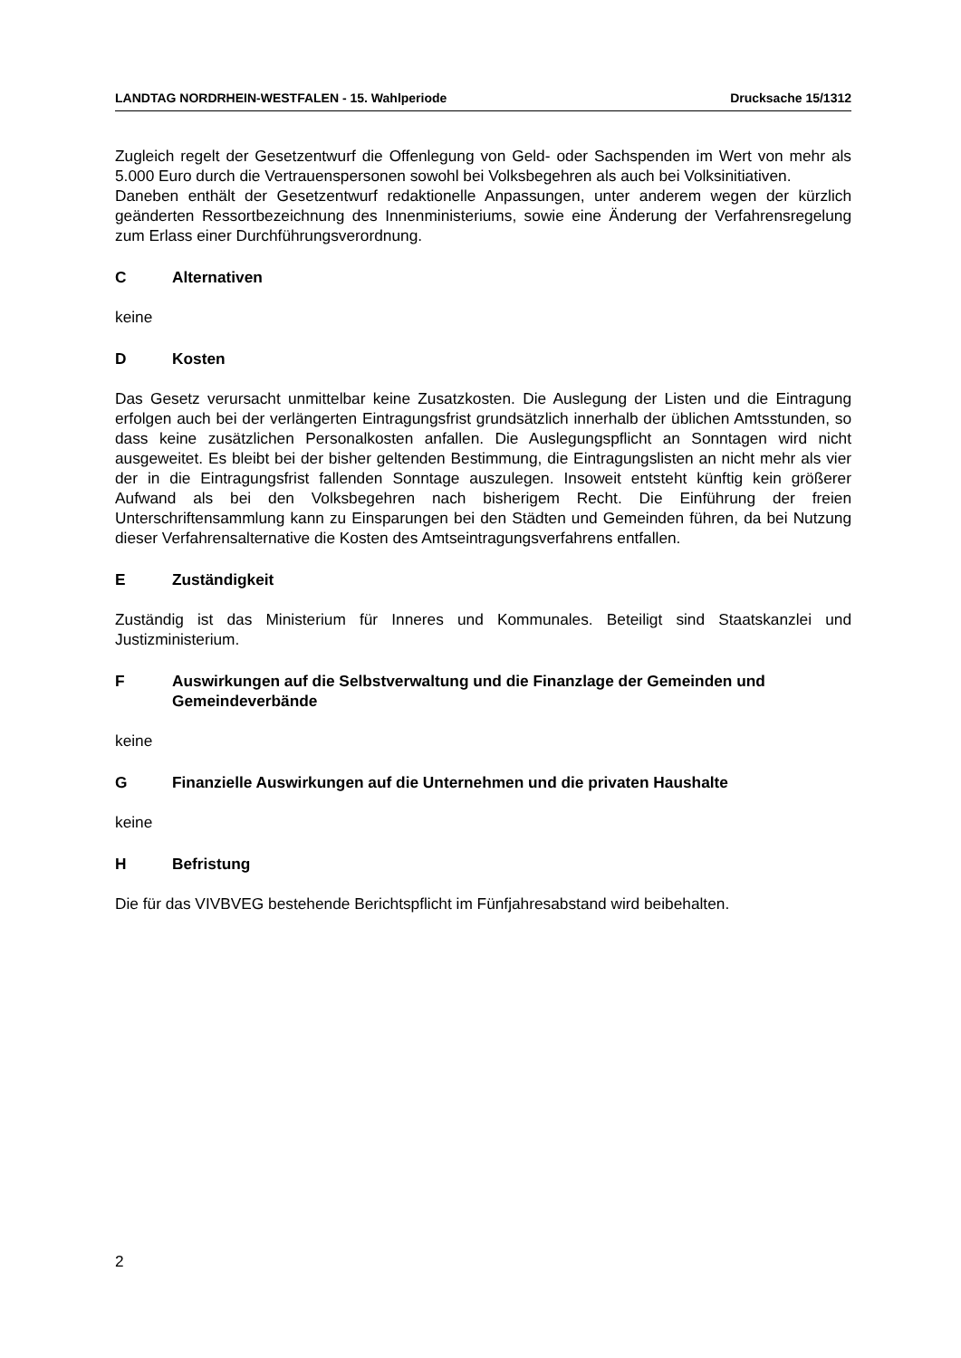LANDTAG NORDRHEIN-WESTFALEN - 15. Wahlperiode Drucksache 15/1312
Zugleich regelt der Gesetzentwurf die Offenlegung von Geld- oder Sachspenden im Wert von mehr als 5.000 Euro durch die Vertrauenspersonen sowohl bei Volksbegehren als auch bei Volksinitiativen.
Daneben enthält der Gesetzentwurf redaktionelle Anpassungen, unter anderem wegen der kürzlich geänderten Ressortbezeichnung des Innenministeriums, sowie eine Änderung der Verfahrensregelung zum Erlass einer Durchführungsverordnung.
C Alternativen
keine
D Kosten
Das Gesetz verursacht unmittelbar keine Zusatzkosten. Die Auslegung der Listen und die Eintragung erfolgen auch bei der verlängerten Eintragungsfrist grundsätzlich innerhalb der üblichen Amtsstunden, so dass keine zusätzlichen Personalkosten anfallen. Die Auslegungspflicht an Sonntagen wird nicht ausgeweitet. Es bleibt bei der bisher geltenden Bestimmung, die Eintragungslisten an nicht mehr als vier der in die Eintragungsfrist fallenden Sonntage auszulegen. Insoweit entsteht künftig kein größerer Aufwand als bei den Volksbegehren nach bisherigem Recht. Die Einführung der freien Unterschriftensammlung kann zu Einsparungen bei den Städten und Gemeinden führen, da bei Nutzung dieser Verfahrensalternative die Kosten des Amtseintragungsverfahrens entfallen.
E Zuständigkeit
Zuständig ist das Ministerium für Inneres und Kommunales. Beteiligt sind Staatskanzlei und Justizministerium.
F Auswirkungen auf die Selbstverwaltung und die Finanzlage der Gemeinden und Gemeindeverbände
keine
G Finanzielle Auswirkungen auf die Unternehmen und die privaten Haushalte
keine
H Befristung
Die für das VIVBVEG bestehende Berichtspflicht im Fünfjahresabstand wird beibehalten.
2